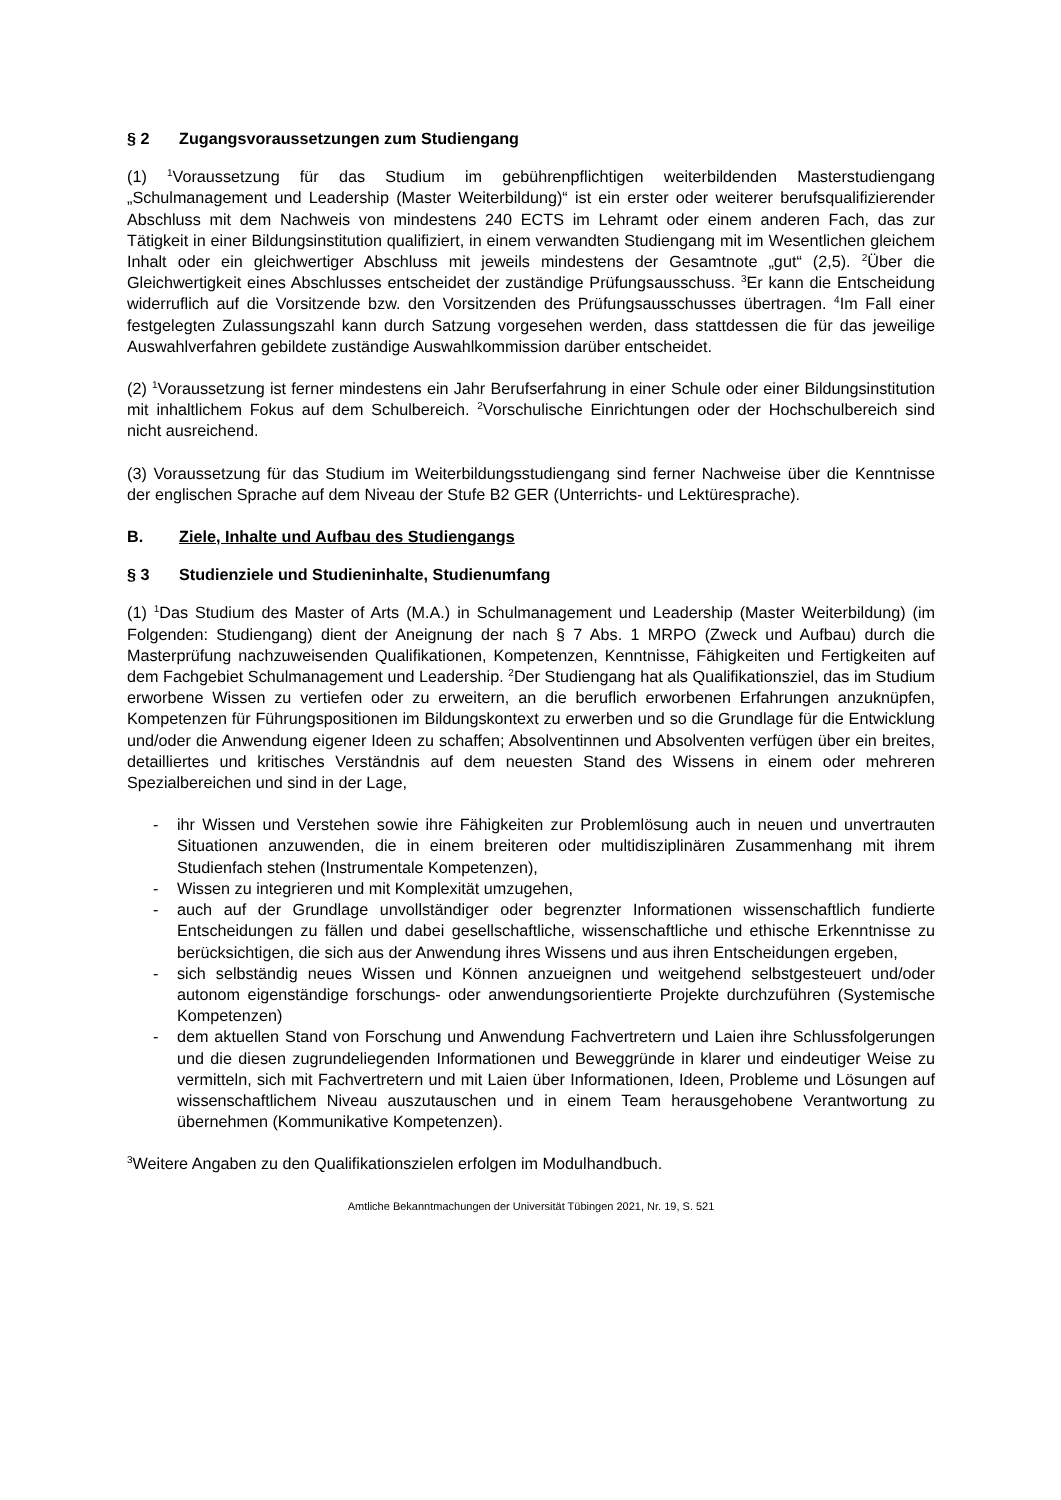§ 2 Zugangsvoraussetzungen zum Studiengang
(1) <sup>1</sup>Voraussetzung für das Studium im gebührenpflichtigen weiterbildenden Masterstudien­gang „Schulmanagement und Leadership (Master Weiterbildung)“ ist ein erster oder weiterer berufsqualifizierender Abschluss mit dem Nachweis von mindestens 240 ECTS im Lehramt oder einem anderen Fach, das zur Tätigkeit in einer Bildungsinstitution qualifiziert, in einem verwandten Studiengang mit im Wesentlichen gleichem Inhalt oder ein gleichwertiger Abschluss mit jeweils mindestens der Gesamtnote „gut“ (2,5). <sup>2</sup>Über die Gleichwertigkeit eines Abschlusses entscheidet der zuständige Prüfungsausschuss. <sup>3</sup>Er kann die Entscheidung widerruflich auf die Vorsitzende bzw. den Vorsitzenden des Prüfungsausschusses übertragen. <sup>4</sup>Im Fall einer festgelegten Zulassungszahl kann durch Satzung vorgesehen werden, dass stattdessen die für das jeweilige Auswahlverfahren gebildete zuständige Auswahlkommission darüber entscheidet.
(2) <sup>1</sup>Voraussetzung ist ferner mindestens ein Jahr Berufserfahrung in einer Schule oder einer Bildungsinstitution mit inhaltlichem Fokus auf dem Schulbereich. <sup>2</sup>Vorschulische Einrichtungen oder der Hochschulbereich sind nicht ausreichend.
(3) Voraussetzung für das Studium im Weiterbildungsstudiengang sind ferner Nachweise über die Kenntnisse der englischen Sprache auf dem Niveau der Stufe B2 GER (Unterrichts- und Lektüresprache).
B. Ziele, Inhalte und Aufbau des Studiengangs
§ 3 Studienziele und Studieninhalte, Studienumfang
(1) <sup>1</sup>Das Studium des Master of Arts (M.A.) in Schulmanagement und Leadership (Master Weiterbildung) (im Folgenden: Studiengang) dient der Aneignung der nach § 7 Abs. 1 MRPO (Zweck und Aufbau) durch die Masterprüfung nachzuweisenden Qualifikationen, Kompeten­zen, Kenntnisse, Fähigkeiten und Fertigkeiten auf dem Fachgebiet Schulmanagement und Leadership. <sup>2</sup>Der Studiengang hat als Qualifikationsziel, das im Studium erworbene Wissen zu vertiefen oder zu erweitern, an die beruflich erworbenen Erfahrungen anzuknüpfen, Kompe­tenzen für Führungspositionen im Bildungskontext zu erwerben und so die Grundlage für die Entwicklung und/oder die Anwendung eigener Ideen zu schaffen; Absolventinnen und Absol­venten verfügen über ein breites, detailliertes und kritisches Verständnis auf dem neuesten Stand des Wissens in einem oder mehreren Spezialbereichen und sind in der Lage,
- ihr Wissen und Verstehen sowie ihre Fähigkeiten zur Problemlösung auch in neuen und unvertrauten Situationen anzuwenden, die in einem breiteren oder multidisziplinären Zusammenhang mit ihrem Studienfach stehen (Instrumentale Kompetenzen),
- Wissen zu integrieren und mit Komplexität umzugehen,
- auch auf der Grundlage unvollständiger oder begrenzter Informationen wissenschaftlich fundierte Entscheidungen zu fällen und dabei gesellschaftliche, wissenschaftliche und ethische Erkenntnisse zu berücksichtigen, die sich aus der Anwendung ihres Wissens und aus ihren Entscheidungen ergeben,
- sich selbständig neues Wissen und Können anzueignen und weitgehend selbstgesteuert und/oder autonom eigenständige forschungs- oder anwendungsorientierte Projekte durchzuführen (Systemische Kompetenzen)
- dem aktuellen Stand von Forschung und Anwendung Fachvertretern und Laien ihre Schlussfolgerungen und die diesen zugrundeliegenden Informationen und Beweggrün­de in klarer und eindeutiger Weise zu vermitteln, sich mit Fachvertretern und mit Laien über Informationen, Ideen, Probleme und Lösungen auf wissenschaftlichem Niveau auszutauschen und in einem Team herausgehobene Verantwortung zu übernehmen (Kommunikative Kompetenzen).
<sup>3</sup> Weitere Angaben zu den Qualifikationszielen erfolgen im Modulhandbuch.
Amtliche Bekanntmachungen der Universität Tübingen 2021, Nr. 19, S. 521